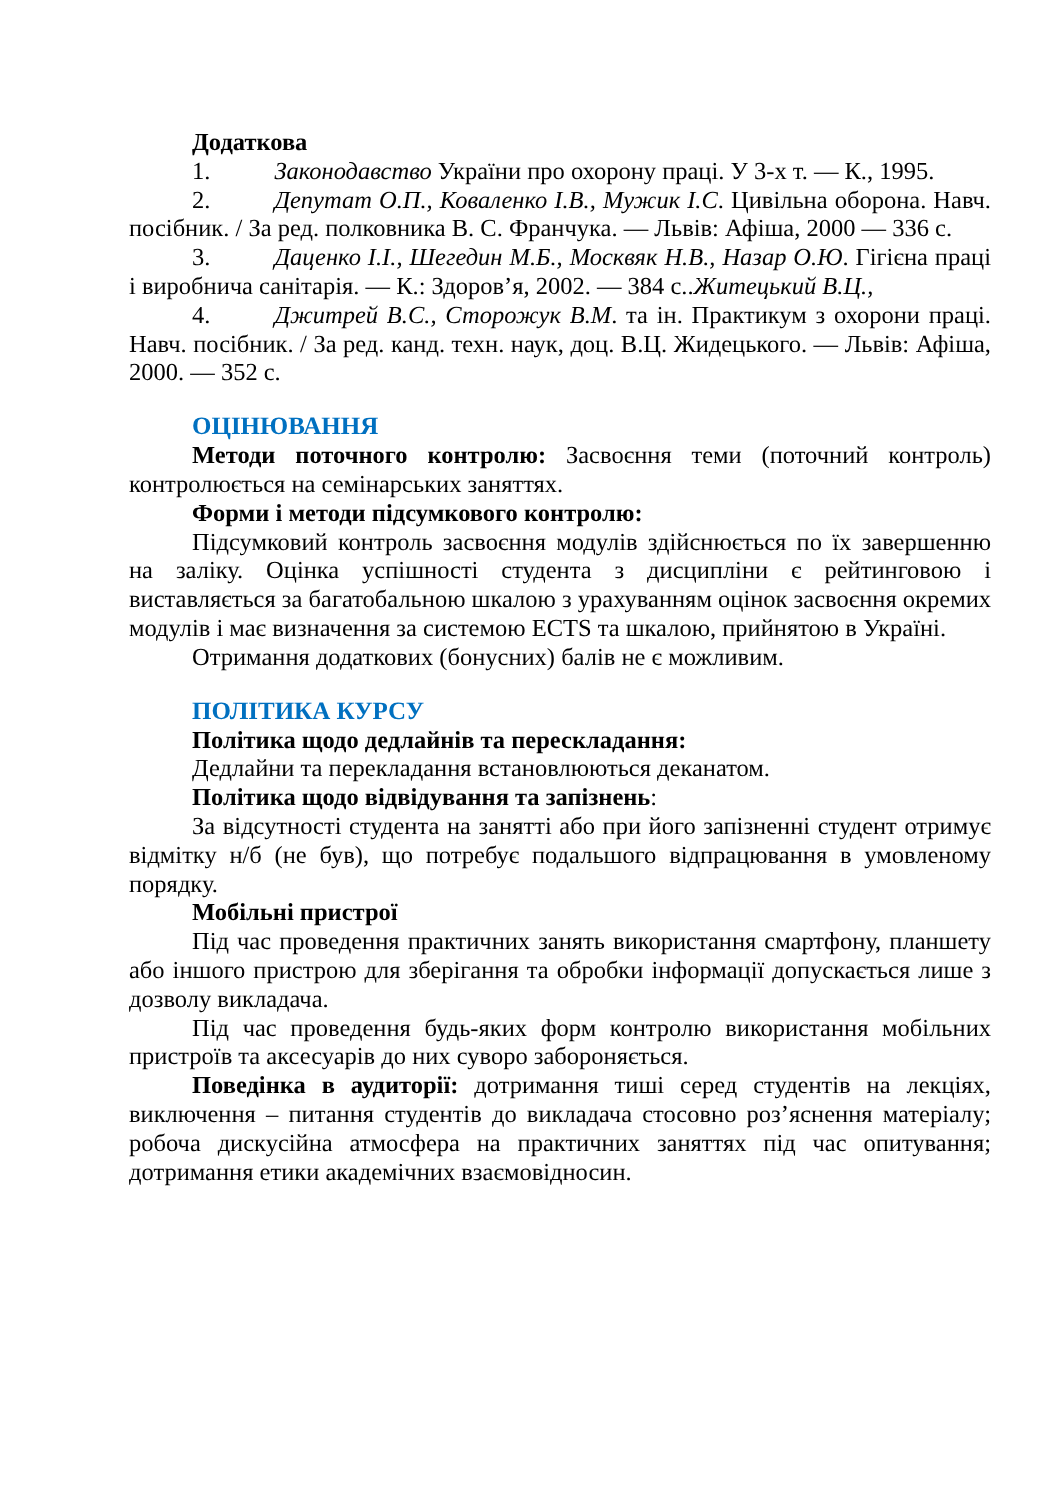Додаткова
1. Законодавство України про охорону праці. У 3-х т. — К., 1995.
2. Депутат О.П., Коваленко І.В., Мужик І.С. Цивільна оборона. Навч. посібник. / За ред. полковника В. С. Франчука. — Львів: Афіша, 2000 — 336 с.
3. Даценко І.І., Шегедин М.Б., Москвяк Н.В., Назар О.Ю. Гігієна праці і виробнича санітарія. — К.: Здоров’я, 2002. — 384 с..Житецький В.Ц.,
4. Джитрей В.С., Сторожук В.М. та ін. Практикум з охорони праці. Навч. посібник. / За ред. канд. техн. наук, доц. В.Ц. Жидецького. — Львів: Афіша, 2000. — 352 с.
ОЦІНЮВАННЯ
Методи поточного контролю: Засвоєння теми (поточний контроль) контролюється на семінарських заняттях.
Форми і методи підсумкового контролю:
Підсумковий контроль засвоєння модулів здійснюється по їх завершенню на заліку. Оцінка успішності студента з дисципліни є рейтинговою і виставляється за багатобальною шкалою з урахуванням оцінок засвоєння окремих модулів і має визначення за системою ECTS та шкалою, прийнятою в Україні.
Отримання додаткових (бонусних) балів не є можливим.
ПОЛІТИКА КУРСУ
Політика щодо дедлайнів та перескладання:
Дедлайни та перекладання встановлюються деканатом.
Політика щодо відвідування та запізнень:
За відсутності студента на занятті або при його запізненні студент отримує відмітку н/б (не був), що потребує подальшого відпрацювання в умовленому порядку.
Мобільні пристрої
Під час проведення практичних занять використання смартфону, планшету або іншого пристрою для зберігання та обробки інформації допускається лише з дозволу викладача.
Під час проведення будь-яких форм контролю використання мобільних пристроїв та аксесуарів до них суворо забороняється.
Поведінка в аудиторії: дотримання тиші серед студентів на лекціях, виключення – питання студентів до викладача стосовно роз’яснення матеріалу; робоча дискусійна атмосфера на практичних заняттях під час опитування; дотримання етики академічних взаємовідносин.